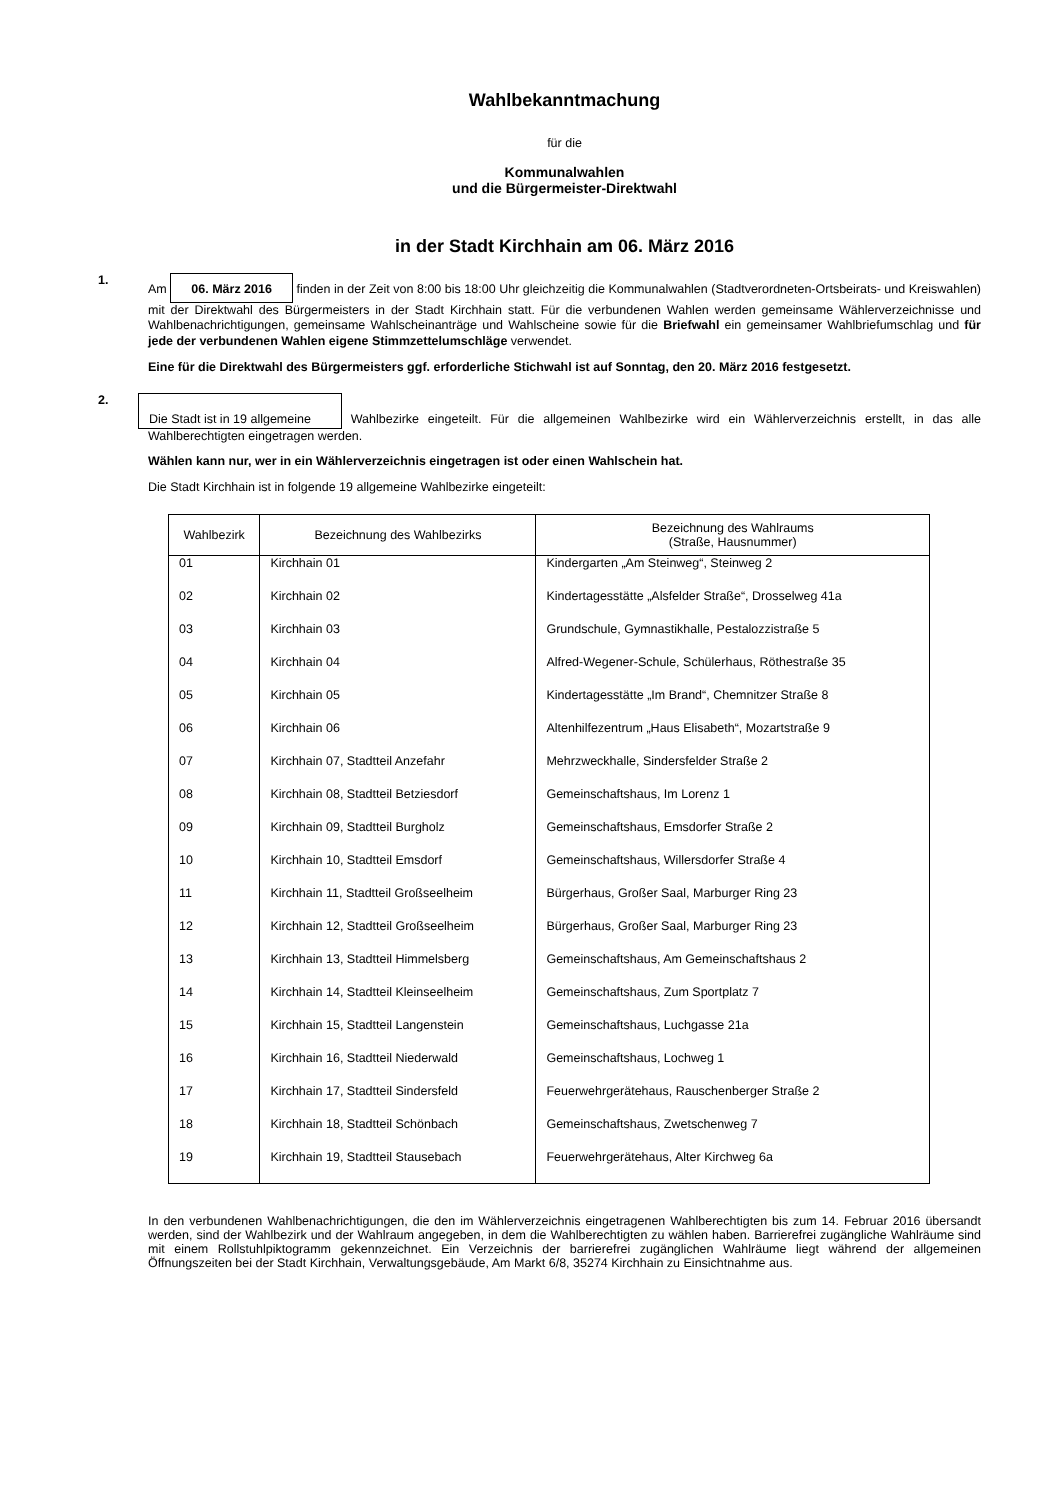Wahlbekanntmachung
für die
Kommunalwahlen
und die Bürgermeister-Direktwahl
in der Stadt Kirchhain am 06. März 2016
1.
Am 06. März 2016 finden in der Zeit von 8:00 bis 18:00 Uhr gleichzeitig die Kommunalwahlen (Stadtverordneten-Ortsbeirats- und Kreiswahlen) mit der Direktwahl des Bürgermeisters in der Stadt Kirchhain statt. Für die verbundenen Wahlen werden gemeinsame Wählerverzeichnisse und Wahlbenachrichtigungen, gemeinsame Wahlscheinanträge und Wahlscheine sowie für die Briefwahl ein gemeinsamer Wahlbriefumschlag und für jede der verbundenen Wahlen eigene Stimmzettelumschläge verwendet.
Eine für die Direktwahl des Bürgermeisters ggf. erforderliche Stichwahl ist auf Sonntag, den 20. März 2016 festgesetzt.
2.
Die Stadt ist in 19 allgemeine Wahlbezirke eingeteilt. Für die allgemeinen Wahlbezirke wird ein Wählerverzeichnis erstellt, in das alle Wahlberechtigten eingetragen werden.
Wählen kann nur, wer in ein Wählerverzeichnis eingetragen ist oder einen Wahlschein hat.
Die Stadt Kirchhain ist in folgende 19 allgemeine Wahlbezirke eingeteilt:
| Wahlbezirk | Bezeichnung des Wahlbezirks | Bezeichnung des Wahlraums (Straße, Hausnummer) |
| --- | --- | --- |
| 01 | Kirchhain 01 | Kindergarten „Am Steinweg“, Steinweg 2 |
| 02 | Kirchhain 02 | Kindertagesstätte „Alsfelder Straße“, Drosselweg 41a |
| 03 | Kirchhain 03 | Grundschule, Gymnastikhalle, Pestalozzistraße 5 |
| 04 | Kirchhain 04 | Alfred-Wegener-Schule, Schülerhaus, Röthestraße 35 |
| 05 | Kirchhain 05 | Kindertagesstätte „Im Brand“, Chemnitzer Straße 8 |
| 06 | Kirchhain 06 | Altenhilfezentrum „Haus Elisabeth“, Mozartstraße 9 |
| 07 | Kirchhain 07, Stadtteil Anzefahr | Mehrzweckhalle, Sindersfelder Straße 2 |
| 08 | Kirchhain 08, Stadtteil Betziesdorf | Gemeinschaftshaus, Im Lorenz 1 |
| 09 | Kirchhain 09, Stadtteil Burgholz | Gemeinschaftshaus, Emsdorfer Straße 2 |
| 10 | Kirchhain 10, Stadtteil Emsdorf | Gemeinschaftshaus, Willersdorfer Straße 4 |
| 11 | Kirchhain 11, Stadtteil Großseelheim | Bürgerhaus, Großer Saal, Marburger Ring 23 |
| 12 | Kirchhain 12, Stadtteil Großseelheim | Bürgerhaus, Großer Saal, Marburger Ring 23 |
| 13 | Kirchhain 13, Stadtteil Himmelsberg | Gemeinschaftshaus, Am Gemeinschaftshaus 2 |
| 14 | Kirchhain 14, Stadtteil Kleinseelheim | Gemeinschaftshaus, Zum Sportplatz 7 |
| 15 | Kirchhain 15, Stadtteil Langenstein | Gemeinschaftshaus, Luchgasse 21a |
| 16 | Kirchhain 16, Stadtteil Niederwald | Gemeinschaftshaus, Lochweg 1 |
| 17 | Kirchhain 17, Stadtteil Sindersfeld | Feuerwehrgerätehaus, Rauschenberger Straße 2 |
| 18 | Kirchhain 18, Stadtteil Schönbach | Gemeinschaftshaus, Zwetschenweg 7 |
| 19 | Kirchhain 19, Stadtteil Stausebach | Feuerwehrgerätehaus, Alter Kirchweg 6a |
In den verbundenen Wahlbenachrichtigungen, die den im Wählerverzeichnis eingetragenen Wahlberechtigten bis zum 14. Februar 2016 übersandt werden, sind der Wahlbezirk und der Wahlraum angegeben, in dem die Wahlberechtigten zu wählen haben. Barrierefrei zugängliche Wahlräume sind mit einem Rollstuhlpiktogramm gekennzeichnet. Ein Verzeichnis der barrierefrei zugänglichen Wahlräume liegt während der allgemeinen Öffnungszeiten bei der Stadt Kirchhain, Verwaltungsgebäude, Am Markt 6/8, 35274 Kirchhain zu Einsichtnahme aus.